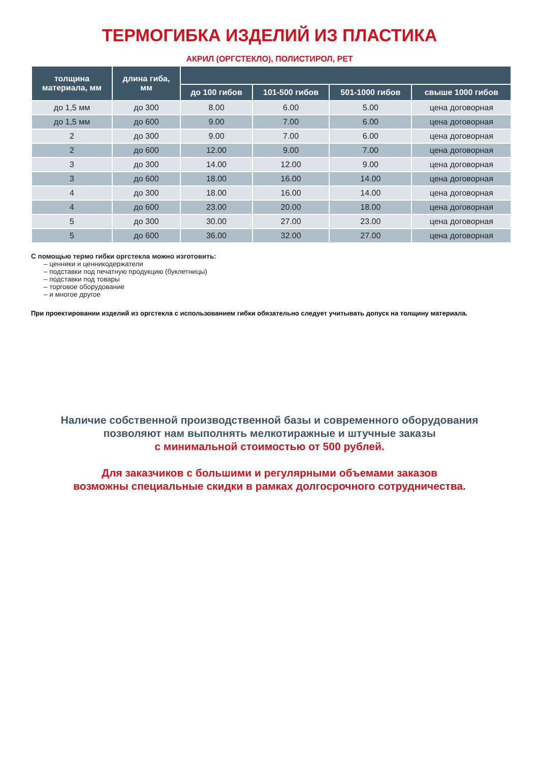ТЕРМОГИБКА ИЗДЕЛИЙ ИЗ ПЛАСТИКА
АКРИЛ (ОРГСТЕКЛО), ПОЛИСТИРОЛ, PET
| толщина материала, мм | длина гиба, мм | | | | |
| --- | --- | --- | --- | --- | --- |
| | | до 100 гибов | 101-500 гибов | 501-1000 гибов | свыше 1000 гибов |
| до 1,5 мм | до 300 | 8.00 | 6.00 | 5.00 | цена договорная |
| до 1,5 мм | до 600 | 9.00 | 7.00 | 6.00 | цена договорная |
| 2 | до 300 | 9.00 | 7.00 | 6.00 | цена договорная |
| 2 | до 600 | 12.00 | 9.00 | 7.00 | цена договорная |
| 3 | до 300 | 14.00 | 12.00 | 9.00 | цена договорная |
| 3 | до 600 | 18.00 | 16.00 | 14.00 | цена договорная |
| 4 | до 300 | 18.00 | 16.00 | 14.00 | цена договорная |
| 4 | до 600 | 23.00 | 20.00 | 18.00 | цена договорная |
| 5 | до 300 | 30.00 | 27.00 | 23.00 | цена договорная |
| 5 | до 600 | 36.00 | 32.00 | 27.00 | цена договорная |
С помощью термо гибки оргстекла можно изготовить:
– ценники и ценникодержатели
– подставки под печатную продукцию (буклетницы)
– подставки под товары
– торговое оборудование
– и многое другое
При проектировании изделий из оргстекла с использованием гибки обязательно следует учитывать допуск на толщину материала.
Наличие собственной производственной базы и современного оборудования
позволяют нам выполнять мелкотиражные и штучные заказы
с минимальной стоимостью от 500 рублей.
Для заказчиков с большими и регулярными объемами заказов
возможны специальные скидки в рамках долгосрочного сотрудничества.